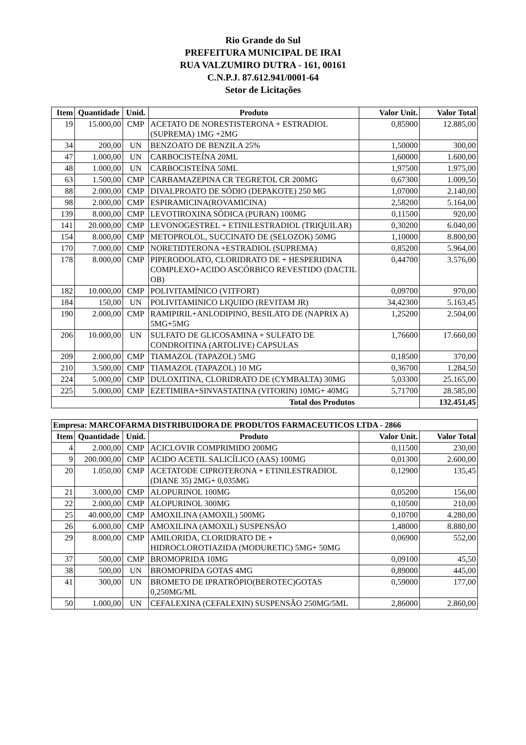Rio Grande do Sul
PREFEITURA MUNICIPAL DE IRAI
RUA VALZUMIRO DUTRA - 161, 00161
C.N.P.J. 87.612.941/0001-64
Setor de Licitações
| Item | Quantidade | Unid. | Produto | Valor Unit. | Valor Total |
| --- | --- | --- | --- | --- | --- |
| 19 | 15.000,00 | CMP | ACETATO DE NORESTISTERONA + ESTRADIOL (SUPREMA) 1MG +2MG | 0,85900 | 12.885,00 |
| 34 | 200,00 | UN | BENZOATO DE BENZILA 25% | 1,50000 | 300,00 |
| 47 | 1.000,00 | UN | CARBOCISTEÍNA 20ML | 1,60000 | 1.600,00 |
| 48 | 1.000,00 | UN | CARBOCISTEÍNA 50ML | 1,97500 | 1.975,00 |
| 63 | 1.500,00 | CMP | CARBAMAZEPINA CR TEGRETOL CR 200MG | 0,67300 | 1.009,50 |
| 88 | 2.000,00 | CMP | DIVALPROATO DE SÓDIO (DEPAKOTE) 250 MG | 1,07000 | 2.140,00 |
| 98 | 2.000,00 | CMP | ESPIRAMICINA(ROVAMICINA) | 2,58200 | 5.164,00 |
| 139 | 8.000,00 | CMP | LEVOTIROXINA SÓDICA (PURAN) 100MG | 0,11500 | 920,00 |
| 141 | 20.000,00 | CMP | LEVONOGESTREL + ETINILESTRADIOL (TRIQUILAR) | 0,30200 | 6.040,00 |
| 154 | 8.000,00 | CMP | METOPROLOL, SUCCINATO DE (SELOZOK) 50MG | 1,10000 | 8.800,00 |
| 170 | 7.000,00 | CMP | NORETIDTERONA +ESTRADIOL (SUPREMA) | 0,85200 | 5.964,00 |
| 178 | 8.000,00 | CMP | PIPERODOLATO, CLORIDRATO DE + HESPERIDINA COMPLEXO+ACIDO ASCÓRBICO REVESTIDO (DACTIL OB) | 0,44700 | 3.576,00 |
| 182 | 10.000,00 | CMP | POLIVITAMÍNICO (VITFORT) | 0,09700 | 970,00 |
| 184 | 150,00 | UN | POLIVITAMINICO LIQUIDO (REVITAM JR) | 34,42300 | 5.163,45 |
| 190 | 2.000,00 | CMP | RAMIPIRIL+ANLODIPINO, BESILATO DE (NAPRIX A) 5MG+5MG | 1,25200 | 2.504,00 |
| 206 | 10.000,00 | UN | SULFATO DE GLICOSAMINA + SULFATO DE CONDROITINA (ARTOLIVE) CAPSULAS | 1,76600 | 17.660,00 |
| 209 | 2.000,00 | CMP | TIAMAZOL (TAPAZOL) 5MG | 0,18500 | 370,00 |
| 210 | 3.500,00 | CMP | TIAMAZOL (TAPAZOL) 10 MG | 0,36700 | 1.284,50 |
| 224 | 5.000,00 | CMP | DULOXITINA, CLORIDRATO DE (CYMBALTA) 30MG | 5,03300 | 25.165,00 |
| 225 | 5.000,00 | CMP | EZETIMIBA+SINVASTATINA (VITORIN) 10MG+ 40MG | 5,71700 | 28.585,00 |
| Total dos Produtos | | | | | 132.451,45 |
| Empresa: MARCOFARMA DISTRIBUIDORA DE PRODUTOS FARMACEUTICOS LTDA - 2866 | | | | | |
| --- | --- | --- | --- | --- | --- |
| Item | Quantidade | Unid. | Produto | Valor Unit. | Valor Total |
| 4 | 2.000,00 | CMP | ACICLOVIR COMPRIMIDO 200MG | 0,11500 | 230,00 |
| 9 | 200.000,00 | CMP | ACIDO ACETIL SALICÍLICO (AAS) 100MG | 0,01300 | 2.600,00 |
| 20 | 1.050,00 | CMP | ACETATODE CIPROTERONA + ETINILESTRADIOL (DIANE 35) 2MG+ 0,035MG | 0,12900 | 135,45 |
| 21 | 3.000,00 | CMP | ALOPURINOL 100MG | 0,05200 | 156,00 |
| 22 | 2.000,00 | CMP | ALOPURINOL 300MG | 0,10500 | 210,00 |
| 25 | 40.000,00 | CMP | AMOXILINA (AMOXIL) 500MG | 0,10700 | 4.280,00 |
| 26 | 6.000,00 | CMP | AMOXILINA (AMOXIL) SUSPENSÃO | 1,48000 | 8.880,00 |
| 29 | 8.000,00 | CMP | AMILORIDA, CLORIDRATO DE + HIDROCLOROTIAZIDA (MODURETIC) 5MG+ 50MG | 0,06900 | 552,00 |
| 37 | 500,00 | CMP | BROMOPRIDA 10MG | 0,09100 | 45,50 |
| 38 | 500,00 | UN | BROMOPRIDA GOTAS 4MG | 0,89000 | 445,00 |
| 41 | 300,00 | UN | BROMETO DE IPRATRÓPIO(BEROTEC)GOTAS 0,250MG/ML | 0,59000 | 177,00 |
| 50 | 1.000,00 | UN | CEFALEXINA (CEFALEXIN) SUSPENSÃO 250MG/5ML | 2,86000 | 2.860,00 |